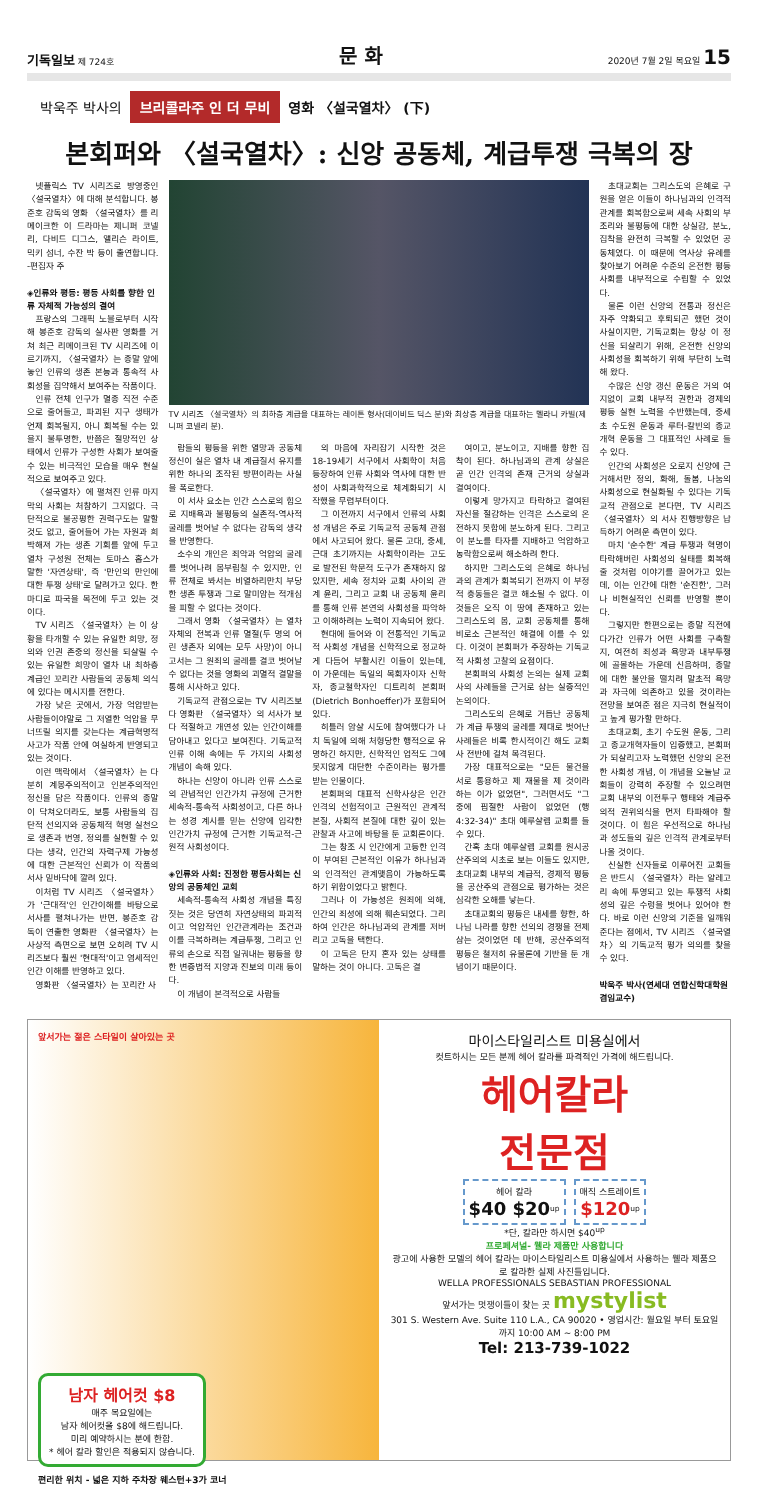기독일보 제 724호 문 화 2020년 7월 2일 목요일 15
박욱주 박사의 브리콜라주 인 더 무비 영화 〈설국열차〉 (下)
본회퍼와 〈설국열차〉: 신앙 공동체, 계급투쟁 극복의 장
넷플릭스 TV 시리즈로 방영중인 〈설국열차〉에 대해 분석합니다. 봉준호 감독의 영화 〈설국열차〉를 리메이크한 이 드라마는 제니퍼 코넬리, 다비드 디그스, 앨리슨 라이트, 믹키 섬너, 수잔 박 등이 출연합니다. -편집자 주
◈인류와 평등: 평등 사회를 향한 인류 자체적 가능성의 결여
프랑스의 그래픽 노블로부터 시작해 봉준호 감독의 실사판 영화를 거쳐 최근 리메이크된 TV 시리즈에 이르기까지, 〈설국열차〉는 종말 앞에 놓인 인류의 생존 본능과 통속적 사회성을 집약해서 보여주는 작품이다.
인류 전체 인구가 멸종 직전 수준으로 줄어들고, 파괴된 지구 생태가 언제 회복될지, 아니 회복될 수는 있을지 불투명한, 반쯤은 절망적인 상태에서 인류가 구성한 사회가 보여줄 수 있는 비극적인 모습을 매우 현실적으로 보여주고 있다.
〈설국열차〉에 펼쳐진 인류 마지막의 사회는 처참하기 그지없다. 극단적으로 불공평한 권력구도는 말할 것도 없고, 줄어들어 가는 자원과 희박해져 가는 생존 기회를 앞에 두고 열차 구성원 전체는 토마스 홉스가 말한 '자연상태', 즉 '만인의 만인에 대한 투쟁 상태'로 달려가고 있다. 한 마디로 파국을 목전에 두고 있는 것이다.
TV 시리즈 〈설국열차〉는 이 상황을 타개할 수 있는 유일한 희망, 정의와 인권 존중의 정신을 되살릴 수 있는 유일한 희망이 열차 내 최하층 계급인 꼬리칸 사람들의 공동체 의식에 있다는 메시지를 전한다.
가장 낮은 곳에서, 가장 억압받는 사람들이야말로 그 저열한 억압을 무너뜨릴 의지를 갖는다는 계급혁명적 사고가 작품 안에 여실하게 반영되고 있는 것이다.
이런 맥락에서 〈설국열차〉는 다분히 계몽주의적이고 인본주의적인 정신을 담은 작품이다. 인류의 종말이 닥쳐오더라도, 보통 사람들의 집단적 선의지와 공동체적 혁명 실천으로 생존과 번영, 정의를 실현할 수 있다는 생각, 인간의 자력구제 가능성에 대한 근본적인 신뢰가 이 작품의 서사 밑바닥에 깔려 있다.
이처럼 TV 시리즈 〈설국열차〉가 '근대적'인 인간이해를 바탕으로 서사를 펼쳐나가는 반면, 봉준호 감독이 연출한 영화판 〈설국열차〉는 사상적 측면으로 보면 오히려 TV 시리즈보다 훨씬 '현대적'이고 염세적인 인간 이해를 반영하고 있다.
영화판 〈설국열차〉는 꼬리칸 사
TV 시리즈 〈설국열차〉의 최하층 계급을 대표하는 레이튼 형사(데이비드 딕스 분)와 최상층 계급을 대표하는 멜라니 카빌(제니퍼 코넬리 분).
람들의 평등을 위한 열망과 공동체 정신이 실은 열차 내 계급질서 유지를 위한 하나의 조작된 방편이라는 사실을 폭로한다.
이 서사 요소는 인간 스스로의 힘으로 지배욕과 불평등의 실존적-역사적 굴레를 벗어날 수 없다는 감독의 생각을 반영한다.
소수의 개인은 죄악과 억압의 굴레를 벗어나려 몸부림칠 수 있지만, 인류 전체로 봐서는 비열하리만치 부당한 생존 투쟁과 그로 말미암는 적개심을 피할 수 없다는 것이다.
그래서 영화 〈설국열차〉는 열차 자체의 전복과 인류 멸절(두 명의 어린 생존자 외에는 모두 사망)이 아니고서는 그 원죄의 굴레를 결코 벗어날 수 없다는 것을 영화의 괴멸적 결말을 통해 시사하고 있다.
기독교적 관점으로는 TV 시리즈보다 영화판 〈설국열차〉의 서사가 보다 적절하고 개연성 있는 인간이해를 담아내고 있다고 보여진다. 기독교적 인류 이해 속에는 두 가지의 사회성 개념이 속해 있다.
하나는 신앙이 아니라 인류 스스로의 관념적인 인간가치 규정에 근거한 세속적-통속적 사회성이고, 다른 하나는 성경 계시를 믿는 신앙에 입각한 인간가치 규정에 근거한 기독교적-근원적 사회성이다.
◈인류와 사회: 진정한 평등사회는 신앙의 공동체인 교회
세속적-통속적 사회성 개념을 특징짓는 것은 당연히 자연상태의 파괴적이고 억압적인 인간관계라는 조건과 이를 극복하려는 계급투쟁, 그리고 인류의 손으로 직접 일궈내는 평등을 향한 변증법적 지양과 진보의 미래 등이다.
이 개념이 본격적으로 사람들
의 마음에 자리잡기 시작한 것은 18-19세기 서구에서 사회학이 처음 등장하여 인류 사회와 역사에 대한 반성이 사회과학적으로 체계화되기 시작했을 무렵부터이다.
그 이전까지 서구에서 인류의 사회성 개념은 주로 기독교적 공동체 관점에서 사고되어 왔다. 물론 고대, 중세, 근대 초기까지는 사회학이라는 고도로 발전된 학문적 도구가 존재하지 않았지만, 세속 정치와 교회 사이의 관계 윤리, 그리고 교회 내 공동체 윤리를 통해 인류 본연의 사회성을 파악하고 이해하려는 노력이 지속되어 왔다.
현대에 들어와 이 전통적인 기독교적 사회성 개념을 신학적으로 정교하게 다듬어 부활시킨 이들이 있는데, 이 가운데는 독일의 목회자이자 신학자, 종교철학자인 디트리히 본회퍼(Dietrich Bonhoeffer)가 포함되어 있다.
히틀러 암살 시도에 참여했다가 나치 독일에 의해 처형당한 행적으로 유명하긴 하지만, 신학적인 업적도 그에 못지않게 대단한 수준이라는 평가를 받는 인물이다.
본회퍼의 대표적 신학사상은 인간 인격의 선험적이고 근원적인 관계적 본질, 사회적 본질에 대한 깊이 있는 관찰과 사고에 바탕을 둔 교회론이다.
그는 창조 시 인간에게 고등한 인격이 부여된 근본적인 이유가 하나님과의 인격적인 관계맺음이 가능하도록 하기 위함이었다고 밝힌다.
그러나 이 가능성은 원죄에 의해, 인간의 죄성에 의해 훼손되었다. 그리하여 인간은 하나님과의 관계를 저버리고 고독을 택한다.
이 고독은 단지 혼자 있는 상태를 말하는 것이 아니다. 고독은 결
여이고, 분노이고, 지배를 향한 집착이 된다. 하나님과의 관계 상실은 곧 인간 인격의 존재 근거의 상실과 결여이다.
이렇게 망가지고 타락하고 결여된 자신을 절감하는 인격은 스스로의 온전하지 못함에 분노하게 된다. 그리고 이 분노를 타자를 지배하고 억압하고 농락함으로써 해소하려 한다.
하지만 그리스도의 은혜로 하나님과의 관계가 회복되기 전까지 이 부정적 충동들은 결코 해소될 수 없다. 이것들은 오직 이 땅에 존재하고 있는 그리스도의 몸, 교회 공동체를 통해 비로소 근본적인 해결에 이를 수 있다. 이것이 본회퍼가 주장하는 기독교적 사회성 고찰의 요점이다.
본회퍼의 사회성 논의는 실제 교회사의 사례들을 근거로 삼는 실증적인 논의이다.
그리스도의 은혜로 거듭난 공동체가 계급 투쟁의 굴레를 제대로 벗어난 사례들은 비록 한시적이긴 해도 교회사 전반에 걸쳐 목격된다.
가장 대표적으로는 "모든 물건을 서로 통용하고 제 재물을 제 것이라 하는 이가 없었던", 그러면서도 "그 중에 핍절한 사람이 없었던 (행 4:32-34)" 초대 예루살렘 교회를 들 수 있다.
간혹 초대 예루살렘 교회를 원시공산주의의 시초로 보는 이들도 있지만, 초대교회 내부의 계급적, 경제적 평등을 공산주의 관점으로 평가하는 것은 심각한 오해를 낳는다.
초대교회의 평등은 내세를 향한, 하나님 나라를 향한 선의의 경쟁을 전제삼는 것이었던 데 반해, 공산주의적 평등은 철저히 유물론에 기반을 둔 개념이기 때문이다.
초대교회는 그리스도의 은혜로 구원을 얻은 이들이 하나님과의 인격적 관계를 회복함으로써 세속 사회의 부조리와 불평등에 대한 상실감, 분노, 집착을 완전히 극복할 수 있었던 공동체였다. 이 때문에 역사상 유례를 찾아보기 어려운 수준의 온전한 평등사회를 내부적으로 수립할 수 있었다.
물론 이런 신앙의 전통과 정신은 자주 약화되고 후퇴되곤 했던 것이 사실이지만, 기독교회는 항상 이 정신을 되살리기 위해, 온전한 신앙의 사회성을 회복하기 위해 부단히 노력해 왔다.
수많은 신앙 갱신 운동은 거의 여지없이 교회 내부적 권한과 경제의 평등 실현 노력을 수반했는데, 중세 초 수도원 운동과 루터-칼빈의 종교개혁 운동을 그 대표적인 사례로 들 수 있다.
인간의 사회성은 오로지 신앙에 근거해서만 정의, 화해, 돌봄, 나눔의 사회성으로 현실화될 수 있다는 기독교적 관점으로 본다면, TV 시리즈 〈설국열차〉의 서사 진행방향은 납득하기 어려운 측면이 있다.
마치 '순수한' 계급 투쟁과 혁명이 타락해버린 사회성의 실태를 회복해줄 것처럼 이야기를 끌어가고 있는데, 이는 인간에 대한 '순진한', 그러나 비현실적인 신뢰를 반영할 뿐이다.
그렇지만 한편으로는 종말 직전에 다가간 인류가 어떤 사회를 구축할지, 여전히 죄성과 욕망과 내부투쟁에 골몰하는 가운데 신음하며, 종말에 대한 불안을 떨치려 말초적 욕망과 자극에 의존하고 있을 것이라는 전망을 보여준 점은 지극히 현실적이고 높게 평가할 만하다.
초대교회, 초기 수도원 운동, 그리고 종교개혁자들이 입증했고, 본회퍼가 되살리고자 노력했던 신앙의 온전한 사회성 개념, 이 개념을 오늘날 교회들이 강력히 주장할 수 있으려면 교회 내부의 이전투구 행태와 계급주의적 권위의식을 먼저 타파해야 할 것이다. 이 힘은 우선적으로 하나님과 성도들의 깊은 인격적 관계로부터 나올 것이다.
신실한 신자들로 이루어진 교회들은 반드시 〈설국열차〉라는 알레고리 속에 투영되고 있는 투쟁적 사회성의 깊은 수렁을 벗어나 있어야 한다. 바로 이런 신앙의 기준을 일깨워 준다는 점에서, TV 시리즈 〈설국열차〉의 기독교적 평가 의의를 찾을 수 있다.
박욱주 박사(연세대 연합신학대학원 겸임교수)
앞서가는 젊은 스타일이 살아있는 곳
남자 헤어컷 $8
매주 목요일에는
남자 헤어컷을 $8에 해드립니다.
미리 예약하시는 분에 한함.
* 헤어 칼라 할인은 적용되지 않습니다.
편리한 위치 - 넓은 지하 주차장 웨스턴+3가 코너
마이스타일리스트 미용실에서
컷트하시는 모든 분께 헤어 칼라를 파격적인 가격에 해드립니다.
헤어칼라
전문점
헤어 칼라
$40 $20<sup>up</sup>
매직 스트레이트
$120<sup>up</sup>
*단, 칼라만 하시면 $40<sup>up</sup>
프로페셔널- 웰라 제품만 사용합니다
광고에 사용한 모델의 헤어 칼라는 마이스타일리스트 미용실에서 사용하는 웰라 제품으로 칼라한 실제 사진들입니다.
WELLA PROFESSIONALS SEBASTIAN PROFESSIONAL
앞서가는 멋쟁이들이 찾는 곳 mystylist
301 S. Western Ave. Suite 110 L.A., CA 90020 • 영업시간: 월요일 부터 토요일 까지 10:00 AM ~ 8:00 PM
Tel: 213-739-1022